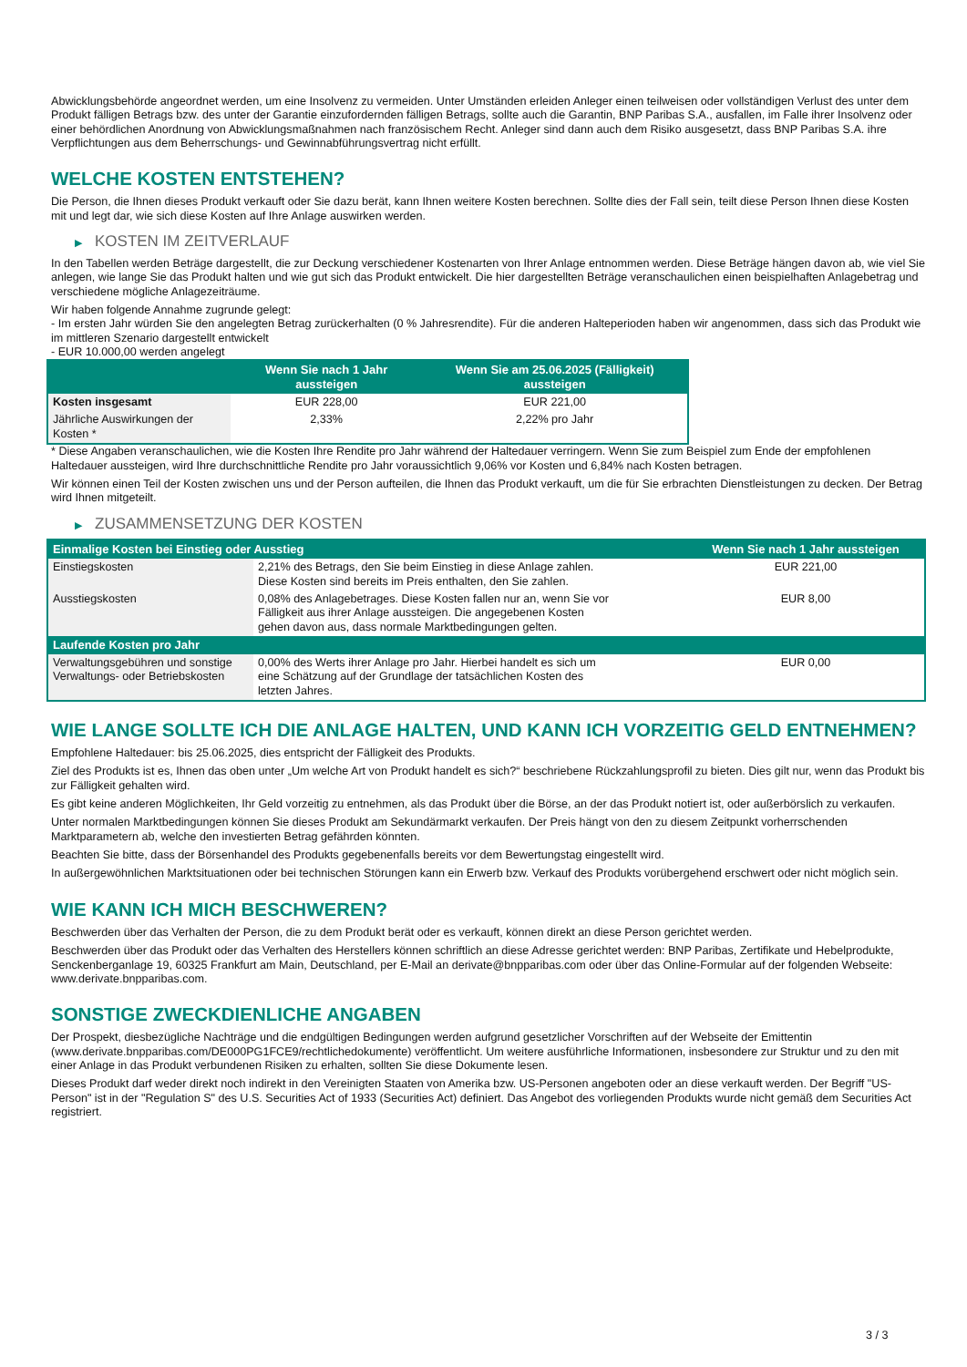Abwicklungsbehörde angeordnet werden, um eine Insolvenz zu vermeiden. Unter Umständen erleiden Anleger einen teilweisen oder vollständigen Verlust des unter dem Produkt fälligen Betrags bzw. des unter der Garantie einzufordernden fälligen Betrags, sollte auch die Garantin, BNP Paribas S.A., ausfallen, im Falle ihrer Insolvenz oder einer behördlichen Anordnung von Abwicklungsmaßnahmen nach französischem Recht. Anleger sind dann auch dem Risiko ausgesetzt, dass BNP Paribas S.A. ihre Verpflichtungen aus dem Beherrschungs- und Gewinnabführungsvertrag nicht erfüllt.
WELCHE KOSTEN ENTSTEHEN?
Die Person, die Ihnen dieses Produkt verkauft oder Sie dazu berät, kann Ihnen weitere Kosten berechnen. Sollte dies der Fall sein, teilt diese Person Ihnen diese Kosten mit und legt dar, wie sich diese Kosten auf Ihre Anlage auswirken werden.
▶ KOSTEN IM ZEITVERLAUF
In den Tabellen werden Beträge dargestellt, die zur Deckung verschiedener Kostenarten von Ihrer Anlage entnommen werden. Diese Beträge hängen davon ab, wie viel Sie anlegen, wie lange Sie das Produkt halten und wie gut sich das Produkt entwickelt. Die hier dargestellten Beträge veranschaulichen einen beispielhaften Anlagebetrag und verschiedene mögliche Anlagezeiträume.
Wir haben folgende Annahme zugrunde gelegt:
- Im ersten Jahr würden Sie den angelegten Betrag zurückerhalten (0 % Jahresrendite). Für die anderen Halteperioden haben wir angenommen, dass sich das Produkt wie im mittleren Szenario dargestellt entwickelt
- EUR 10.000,00 werden angelegt
| | Wenn Sie nach 1 Jahr aussteigen | Wenn Sie am 25.06.2025 (Fälligkeit) aussteigen |
| --- | --- | --- |
| Kosten insgesamt | EUR 228,00 | EUR 221,00 |
| Jährliche Auswirkungen der Kosten * | 2,33% | 2,22% pro Jahr |
* Diese Angaben veranschaulichen, wie die Kosten Ihre Rendite pro Jahr während der Haltedauer verringern. Wenn Sie zum Beispiel zum Ende der empfohlenen Haltedauer aussteigen, wird Ihre durchschnittliche Rendite pro Jahr voraussichtlich 9,06% vor Kosten und 6,84% nach Kosten betragen.
Wir können einen Teil der Kosten zwischen uns und der Person aufteilen, die Ihnen das Produkt verkauft, um die für Sie erbrachten Dienstleistungen zu decken. Der Betrag wird Ihnen mitgeteilt.
▶ ZUSAMMENSETZUNG DER KOSTEN
| Einmalige Kosten bei Einstieg oder Ausstieg | | Wenn Sie nach 1 Jahr aussteigen |
| --- | --- | --- |
| Einstiegskosten | 2,21% des Betrags, den Sie beim Einstieg in diese Anlage zahlen. Diese Kosten sind bereits im Preis enthalten, den Sie zahlen. | EUR 221,00 |
| Ausstiegskosten | 0,08% des Anlagebetrages. Diese Kosten fallen nur an, wenn Sie vor Fälligkeit aus ihrer Anlage aussteigen. Die angegebenen Kosten gehen davon aus, dass normale Marktbedingungen gelten. | EUR 8,00 |
| Laufende Kosten pro Jahr | | |
| Verwaltungsgebühren und sonstige Verwaltungs- oder Betriebskosten | 0,00% des Werts ihrer Anlage pro Jahr. Hierbei handelt es sich um eine Schätzung auf der Grundlage der tatsächlichen Kosten des letzten Jahres. | EUR 0,00 |
WIE LANGE SOLLTE ICH DIE ANLAGE HALTEN, UND KANN ICH VORZEITIG GELD ENTNEHMEN?
Empfohlene Haltedauer: bis 25.06.2025, dies entspricht der Fälligkeit des Produkts.
Ziel des Produkts ist es, Ihnen das oben unter „Um welche Art von Produkt handelt es sich?“ beschriebene Rückzahlungsprofil zu bieten. Dies gilt nur, wenn das Produkt bis zur Fälligkeit gehalten wird.
Es gibt keine anderen Möglichkeiten, Ihr Geld vorzeitig zu entnehmen, als das Produkt über die Börse, an der das Produkt notiert ist, oder außerbörslich zu verkaufen.
Unter normalen Marktbedingungen können Sie dieses Produkt am Sekundärmarkt verkaufen. Der Preis hängt von den zu diesem Zeitpunkt vorherrschenden Marktparametern ab, welche den investierten Betrag gefährden könnten.
Beachten Sie bitte, dass der Börsenhandel des Produkts gegebenenfalls bereits vor dem Bewertungstag eingestellt wird.
In außergewöhnlichen Marktsituationen oder bei technischen Störungen kann ein Erwerb bzw. Verkauf des Produkts vorübergehend erschwert oder nicht möglich sein.
WIE KANN ICH MICH BESCHWEREN?
Beschwerden über das Verhalten der Person, die zu dem Produkt berät oder es verkauft, können direkt an diese Person gerichtet werden.
Beschwerden über das Produkt oder das Verhalten des Herstellers können schriftlich an diese Adresse gerichtet werden: BNP Paribas, Zertifikate und Hebelprodukte, Senckenberganlage 19, 60325 Frankfurt am Main, Deutschland, per E-Mail an derivate@bnpparibas.com oder über das Online-Formular auf der folgenden Webseite: www.derivate.bnpparibas.com.
SONSTIGE ZWECKDIENLICHE ANGABEN
Der Prospekt, diesbezügliche Nachträge und die endgültigen Bedingungen werden aufgrund gesetzlicher Vorschriften auf der Webseite der Emittentin (www.derivate.bnpparibas.com/DE000PG1FCE9/rechtlichedokumente) veröffentlicht. Um weitere ausführliche Informationen, insbesondere zur Struktur und zu den mit einer Anlage in das Produkt verbundenen Risiken zu erhalten, sollten Sie diese Dokumente lesen.
Dieses Produkt darf weder direkt noch indirekt in den Vereinigten Staaten von Amerika bzw. US-Personen angeboten oder an diese verkauft werden. Der Begriff "US-Person" ist in der "Regulation S" des U.S. Securities Act of 1933 (Securities Act) definiert. Das Angebot des vorliegenden Produkts wurde nicht gemäß dem Securities Act registriert.
3 / 3